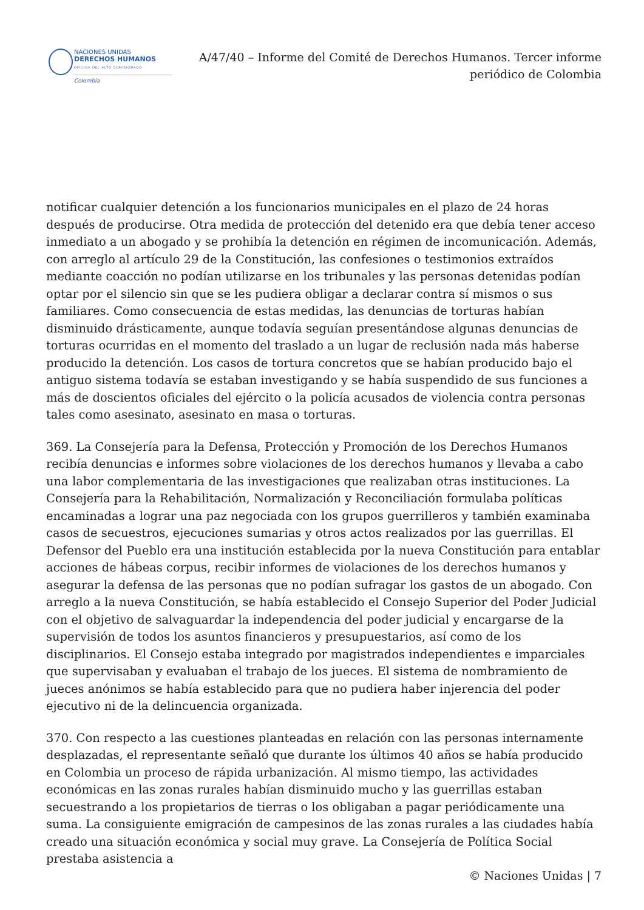NACIONES UNIDAS
DERECHOS HUMANOS
OFICINA DEL ALTO COMISIONADO
Colombia
A/47/40 – Informe del Comité de Derechos Humanos. Tercer informe periódico de Colombia
notificar cualquier detención a los funcionarios municipales en el plazo de 24 horas después de producirse. Otra medida de protección del detenido era que debía tener acceso inmediato a un abogado y se prohibía la detención en régimen de incomunicación. Además, con arreglo al artículo 29 de la Constitución, las confesiones o testimonios extraídos mediante coacción no podían utilizarse en los tribunales y las personas detenidas podían optar por el silencio sin que se les pudiera obligar a declarar contra sí mismos o sus familiares. Como consecuencia de estas medidas, las denuncias de torturas habían disminuido drásticamente, aunque todavía seguían presentándose algunas denuncias de torturas ocurridas en el momento del traslado a un lugar de reclusión nada más haberse producido la detención. Los casos de tortura concretos que se habían producido bajo el antiguo sistema todavía se estaban investigando y se había suspendido de sus funciones a más de doscientos oficiales del ejército o la policía acusados de violencia contra personas tales como asesinato, asesinato en masa o torturas.
369. La Consejería para la Defensa, Protección y Promoción de los Derechos Humanos recibía denuncias e informes sobre violaciones de los derechos humanos y llevaba a cabo una labor complementaria de las investigaciones que realizaban otras instituciones. La Consejería para la Rehabilitación, Normalización y Reconciliación formulaba políticas encaminadas a lograr una paz negociada con los grupos guerrilleros y también examinaba casos de secuestros, ejecuciones sumarias y otros actos realizados por las guerrillas. El Defensor del Pueblo era una institución establecida por la nueva Constitución para entablar acciones de hábeas corpus, recibir informes de violaciones de los derechos humanos y asegurar la defensa de las personas que no podían sufragar los gastos de un abogado. Con arreglo a la nueva Constitución, se había establecido el Consejo Superior del Poder Judicial con el objetivo de salvaguardar la independencia del poder judicial y encargarse de la supervisión de todos los asuntos financieros y presupuestarios, así como de los disciplinarios. El Consejo estaba integrado por magistrados independientes e imparciales que supervisaban y evaluaban el trabajo de los jueces. El sistema de nombramiento de jueces anónimos se había establecido para que no pudiera haber injerencia del poder ejecutivo ni de la delincuencia organizada.
370. Con respecto a las cuestiones planteadas en relación con las personas internamente desplazadas, el representante señaló que durante los últimos 40 años se había producido en Colombia un proceso de rápida urbanización. Al mismo tiempo, las actividades económicas en las zonas rurales habían disminuido mucho y las guerrillas estaban secuestrando a los propietarios de tierras o los obligaban a pagar periódicamente una suma. La consiguiente emigración de campesinos de las zonas rurales a las ciudades había creado una situación económica y social muy grave. La Consejería de Política Social prestaba asistencia a
© Naciones Unidas | 7